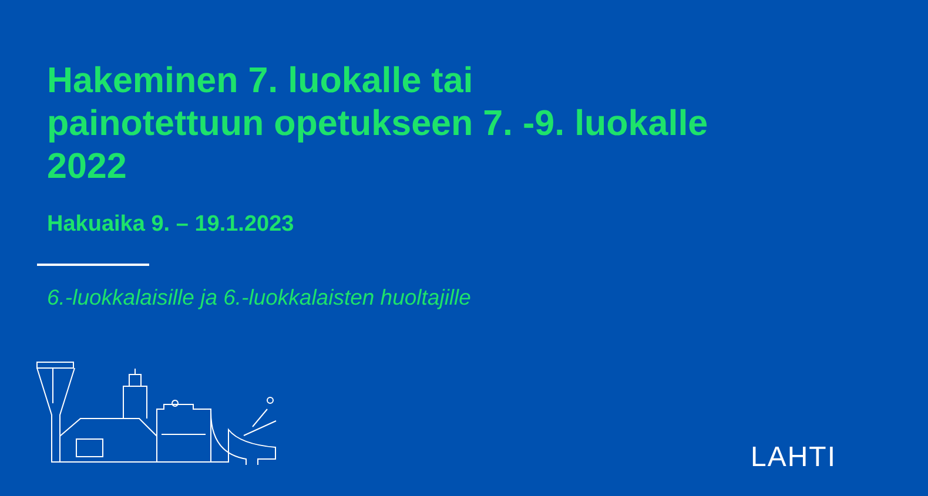Hakeminen 7. luokalle tai
painotettuun opetukseen 7. -9. luokalle
2022
Hakuaika 9. – 19.1.2023
6.-luokkalaisille ja 6.-luokkalaisten huoltajille
LAHTI